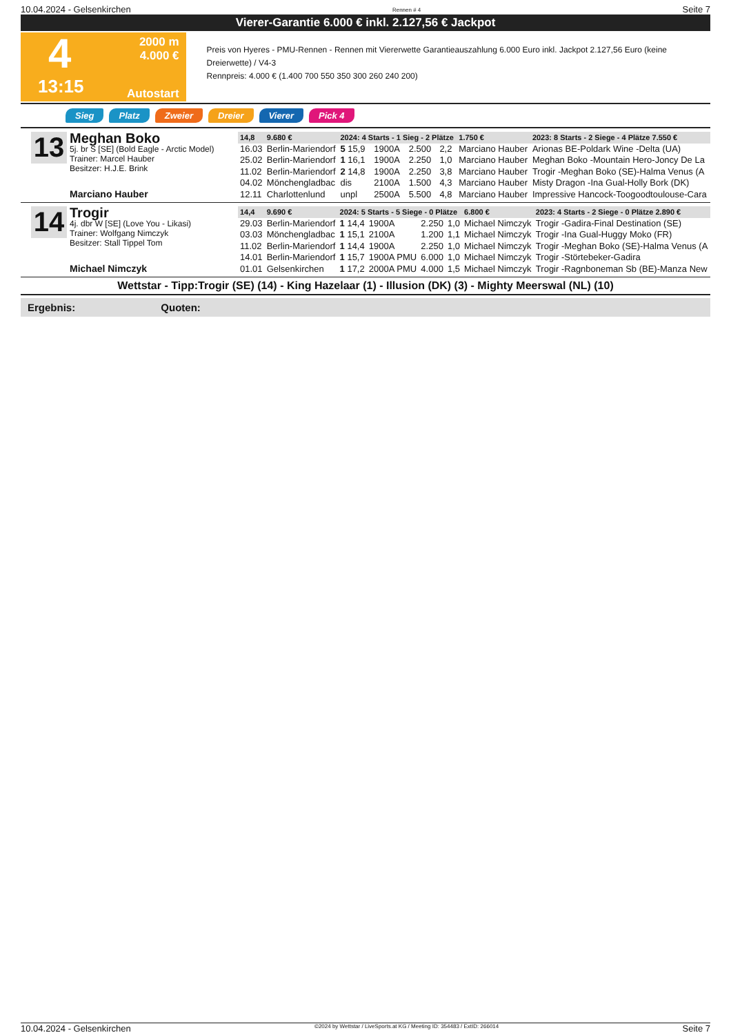10.04.2024 - Gelsenkirchen Rennen # 4 Seite 7
Vierer-Garantie 6.000 € inkl. 2.127,56 € Jackpot
4
2000 m
4.000 €
13:15
Autostart
Preis von Hyeres - PMU-Rennen - Rennen mit Viererwette Garantieauszahlung 6.000 Euro inkl. Jackpot 2.127,56 Euro (keine Dreierwette) / V4-3
Rennpreis: 4.000 € (1.400 700 550 350 300 260 240 200)
Sieg Platz Zweier Dreier Vierer Pick 4
13
Meghan Boko
5j. br S [SE] (Bold Eagle - Arctic Model)
Trainer: Marcel Hauber
Besitzer: H.J.E. Brink
Marciano Hauber
| 14,8 | 9.680 € | 2024: 4 Starts - 1 Sieg - 2 Plätze | | | | 1.750 € | 2023: 8 Starts - 2 Siege - 4 Plätze 7.550 € |
| 16.03 | Berlin-Mariendorf | 5 15,9 | 1900A | 2.500 | 2,2 | Marciano Hauber | Arionas BE-Poldark Wine -Delta (UA) |
| 25.02 | Berlin-Mariendorf | 1 16,1 | 1900A | 2.250 | 1,0 | Marciano Hauber | Meghan Boko -Mountain Hero-Joncy De La |
| 11.02 | Berlin-Mariendorf | 2 14,8 | 1900A | 2.250 | 3,8 | Marciano Hauber | Trogir -Meghan Boko (SE)-Halma Venus (A |
| 04.02 | Mönchengladbac | dis | 2100A | 1.500 | 4,3 | Marciano Hauber | Misty Dragon -Ina Gual-Holly Bork (DK) |
| 12.11 | Charlottenlund | unpl | 2500A | 5.500 | 4,8 | Marciano Hauber | Impressive Hancock-Toogoodtoulouse-Cara |
14
Trogir
4j. dbr W [SE] (Love You - Likasi)
Trainer: Wolfgang Nimczyk
Besitzer: Stall Tippel Tom
Michael Nimczyk
| 14,4 | 9.690 € | 2024: 5 Starts - 5 Siege - 0 Plätze | | | | 6.800 € | 2023: 4 Starts - 2 Siege - 0 Plätze 2.890 € |
| 29.03 | Berlin-Mariendorf | 1 14,4 | 1900A | 2.250 | 1,0 | Michael Nimczyk | Trogir -Gadira-Final Destination (SE) |
| 03.03 | Mönchengladbac | 1 15,1 | 2100A | 1.200 | 1,1 | Michael Nimczyk | Trogir -Ina Gual-Huggy Moko (FR) |
| 11.02 | Berlin-Mariendorf | 1 14,4 | 1900A | 2.250 | 1,0 | Michael Nimczyk | Trogir -Meghan Boko (SE)-Halma Venus (A |
| 14.01 | Berlin-Mariendorf | 1 15,7 | 1900A PMU | 6.000 | 1,0 | Michael Nimczyk | Trogir -Störtebeker-Gadira |
| 01.01 | Gelsenkirchen | 1 17,2 | 2000A PMU | 4.000 | 1,5 | Michael Nimczyk | Trogir -Ragnboneman Sb (BE)-Manza New |
Wettstar - Tipp:Trogir (SE) (14) - King Hazelaar (1) - Illusion (DK) (3) - Mighty Meerswal (NL) (10)
Ergebnis: Quoten:
10.04.2024 - Gelsenkirchen ©2024 by Wettstar / LiveSports.at KG / Meeting ID: 354483 / ExtID: 266014 Seite 7